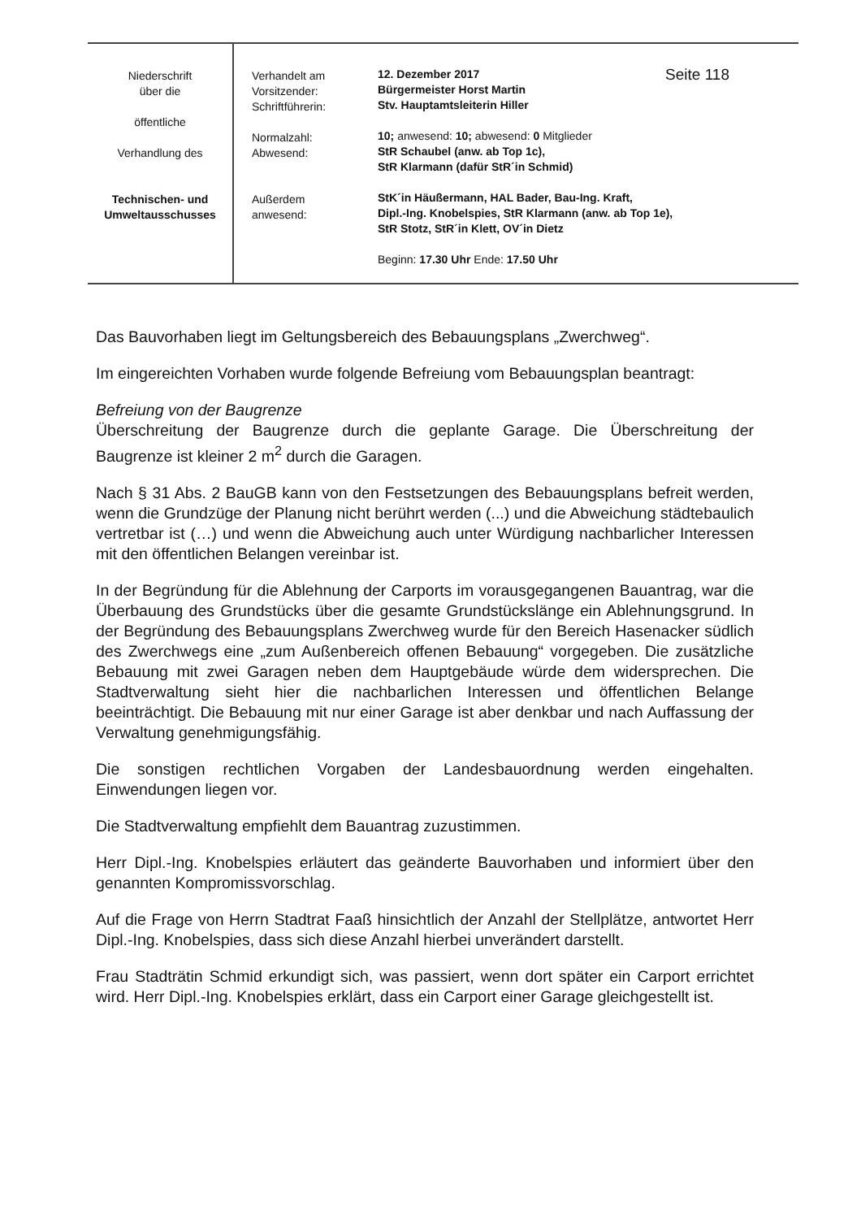| Niederschrift über die öffentliche Verhandlung des Technischen- und Umweltausschusses | Verhandelt am Vorsitzender: Schriftführerin: Normalzahl: Abwesend: Außerdem anwesend: | 12. Dezember 2017 Seite 118 Bürgermeister Horst Martin Stv. Hauptamtsleiterin Hiller 10; anwesend: 10; abwesend: 0 Mitglieder StR Schaubel (anw. ab Top 1c), StR Klarmann (dafür StR´in Schmid) StK´in Häußermann, HAL Bader, Bau-Ing. Kraft, Dipl.-Ing. Knobelspies, StR Klarmann (anw. ab Top 1e), StR Stotz, StR´in Klett, OV´in Dietz Beginn: 17.30 Uhr Ende: 17.50 Uhr |
Das Bauvorhaben liegt im Geltungsbereich des Bebauungsplans „Zwerchweg“.
Im eingereichten Vorhaben wurde folgende Befreiung vom Bebauungsplan beantragt:
Befreiung von der Baugrenze
Überschreitung der Baugrenze durch die geplante Garage. Die Überschreitung der Baugrenze ist kleiner 2 m<sup>2</sup> durch die Garagen.
Nach § 31 Abs. 2 BauGB kann von den Festsetzungen des Bebauungsplans befreit werden, wenn die Grundzüge der Planung nicht berührt werden (...) und die Abweichung städtebaulich vertretbar ist (…) und wenn die Abweichung auch unter Würdigung nachbarlicher Interessen mit den öffentlichen Belangen vereinbar ist.
In der Begründung für die Ablehnung der Carports im vorausgegangenen Bauantrag, war die Überbauung des Grundstücks über die gesamte Grundstückslänge ein Ablehnungsgrund. In der Begründung des Bebauungsplans Zwerchweg wurde für den Bereich Hasenacker südlich des Zwerchwegs eine „zum Außenbereich offenen Bebauung“ vorgegeben. Die zusätzliche Bebauung mit zwei Garagen neben dem Hauptgebäude würde dem widersprechen. Die Stadtverwaltung sieht hier die nachbarlichen Interessen und öffentlichen Belange beeinträchtigt. Die Bebauung mit nur einer Garage ist aber denkbar und nach Auffassung der Verwaltung genehmigungsfähig.
Die sonstigen rechtlichen Vorgaben der Landesbauordnung werden eingehalten. Einwendungen liegen vor.
Die Stadtverwaltung empfiehlt dem Bauantrag zuzustimmen.
Herr Dipl.-Ing. Knobelspies erläutert das geänderte Bauvorhaben und informiert über den genannten Kompromissvorschlag.
Auf die Frage von Herrn Stadtrat Faaß hinsichtlich der Anzahl der Stellplätze, antwortet Herr Dipl.-Ing. Knobelspies, dass sich diese Anzahl hierbei unverändert darstellt.
Frau Stadträtin Schmid erkundigt sich, was passiert, wenn dort später ein Carport errichtet wird. Herr Dipl.-Ing. Knobelspies erklärt, dass ein Carport einer Garage gleichgestellt ist.